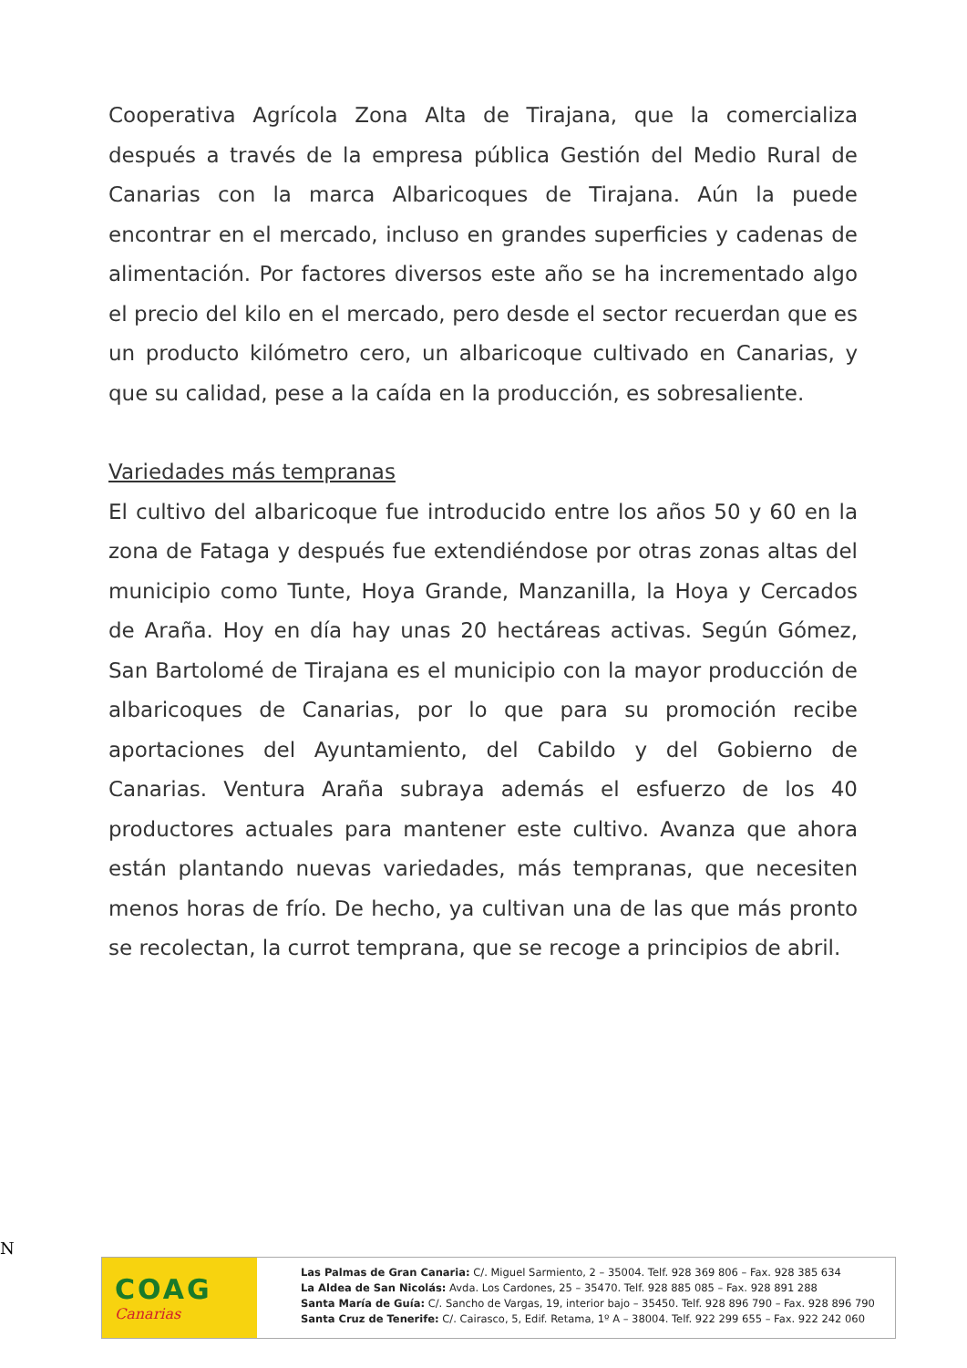Cooperativa Agrícola Zona Alta de Tirajana, que la comercializa después a través de la empresa pública Gestión del Medio Rural de Canarias con la marca Albaricoques de Tirajana. Aún la puede encontrar en el mercado, incluso en grandes superficies y cadenas de alimentación. Por factores diversos este año se ha incrementado algo el precio del kilo en el mercado, pero desde el sector recuerdan que es un producto kilómetro cero, un albaricoque cultivado en Canarias, y que su calidad, pese a la caída en la producción, es sobresaliente.
Variedades más tempranas
El cultivo del albaricoque fue introducido entre los años 50 y 60 en la zona de Fataga y después fue extendiéndose por otras zonas altas del municipio como Tunte, Hoya Grande, Manzanilla, la Hoya y Cercados de Araña. Hoy en día hay unas 20 hectáreas activas. Según Gómez, San Bartolomé de Tirajana es el municipio con la mayor producción de albaricoques de Canarias, por lo que para su promoción recibe aportaciones del Ayuntamiento, del Cabildo y del Gobierno de Canarias. Ventura Araña subraya además el esfuerzo de los 40 productores actuales para mantener este cultivo. Avanza que ahora están plantando nuevas variedades, más tempranas, que necesiten menos horas de frío. De hecho, ya cultivan una de las que más pronto se recolectan, la currot temprana, que se recoge a principios de abril.
N
COAG
Canarias
Las Palmas de Gran Canaria: C/. Miguel Sarmiento, 2 – 35004. Telf. 928 369 806 – Fax. 928 385 634
La Aldea de San Nicolás: Avda. Los Cardones, 25 – 35470. Telf. 928 885 085 – Fax. 928 891 288
Santa María de Guía: C/. Sancho de Vargas, 19, interior bajo – 35450. Telf. 928 896 790 – Fax. 928 896 790
Santa Cruz de Tenerife: C/. Cairasco, 5, Edif. Retama, 1º A – 38004. Telf. 922 299 655 – Fax. 922 242 060